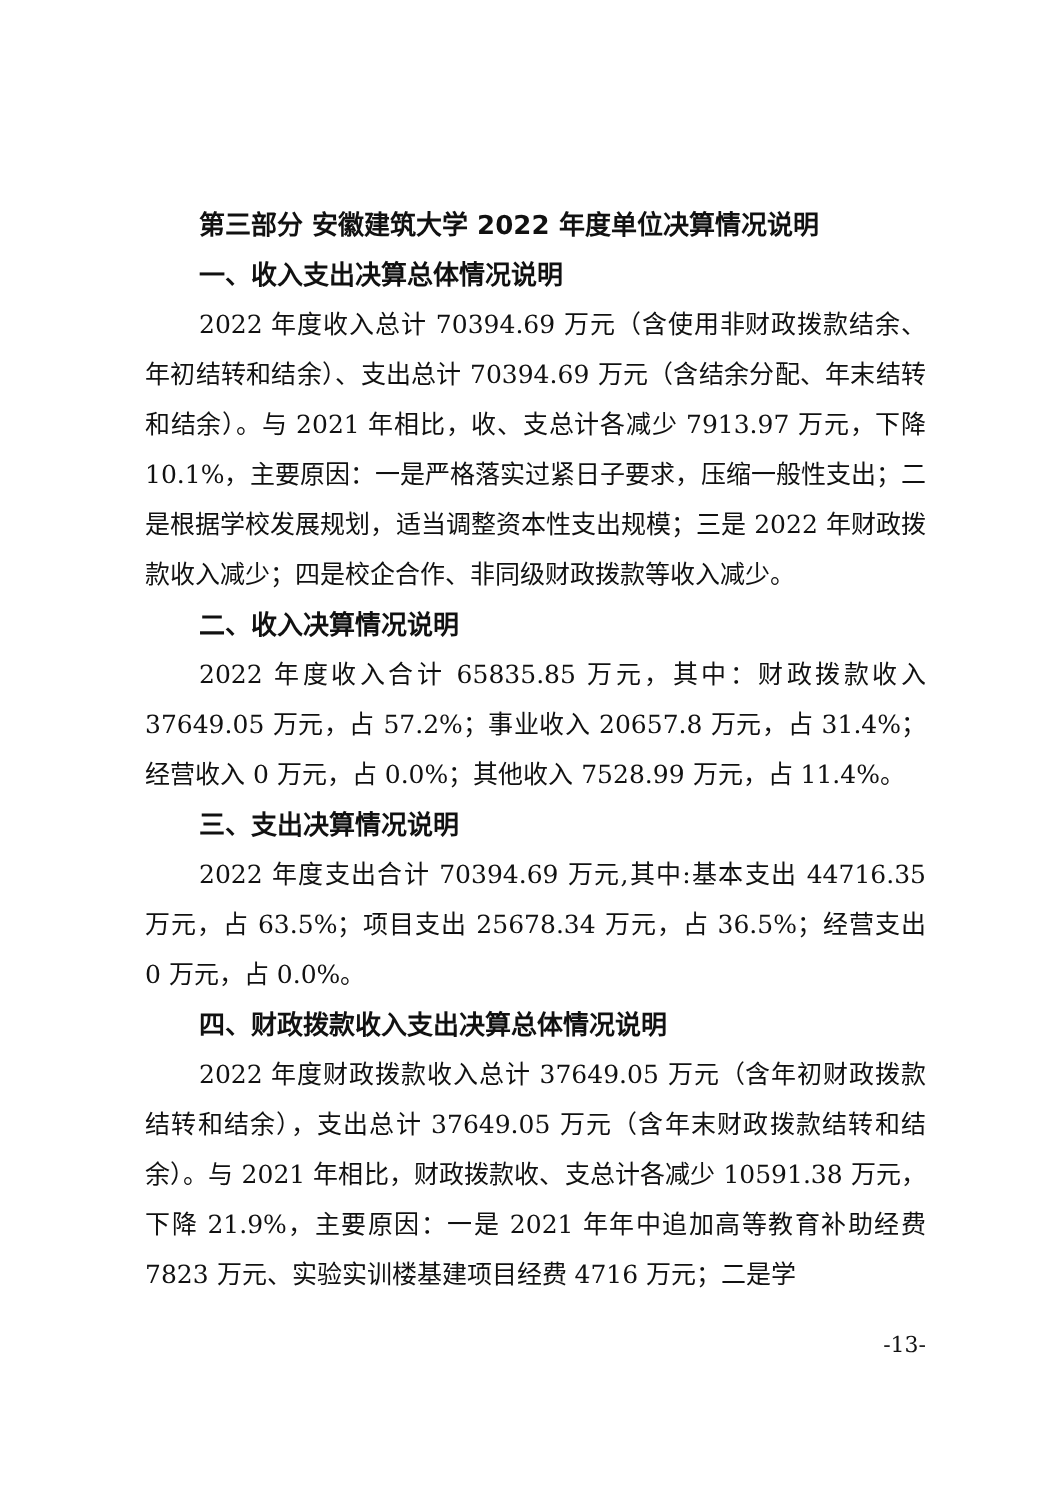第三部分 安徽建筑大学 2022 年度单位决算情况说明
一、收入支出决算总体情况说明
2022 年度收入总计 70394.69 万元（含使用非财政拨款结余、年初结转和结余）、支出总计 70394.69 万元（含结余分配、年末结转和结余）。与 2021 年相比，收、支总计各减少 7913.97 万元，下降 10.1%，主要原因：一是严格落实过紧日子要求，压缩一般性支出；二是根据学校发展规划，适当调整资本性支出规模；三是 2022 年财政拨款收入减少；四是校企合作、非同级财政拨款等收入减少。
二、收入决算情况说明
2022 年度收入合计 65835.85 万元，其中：财政拨款收入 37649.05 万元，占 57.2%；事业收入 20657.8 万元，占 31.4%；经营收入 0 万元，占 0.0%；其他收入 7528.99 万元，占 11.4%。
三、支出决算情况说明
2022 年度支出合计 70394.69 万元,其中:基本支出 44716.35 万元，占 63.5%；项目支出 25678.34 万元，占 36.5%；经营支出 0 万元，占 0.0%。
四、财政拨款收入支出决算总体情况说明
2022 年度财政拨款收入总计 37649.05 万元（含年初财政拨款结转和结余），支出总计 37649.05 万元（含年末财政拨款结转和结余）。与 2021 年相比，财政拨款收、支总计各减少 10591.38 万元，下降 21.9%，主要原因：一是 2021 年年中追加高等教育补助经费 7823 万元、实验实训楼基建项目经费 4716 万元；二是学
-13-